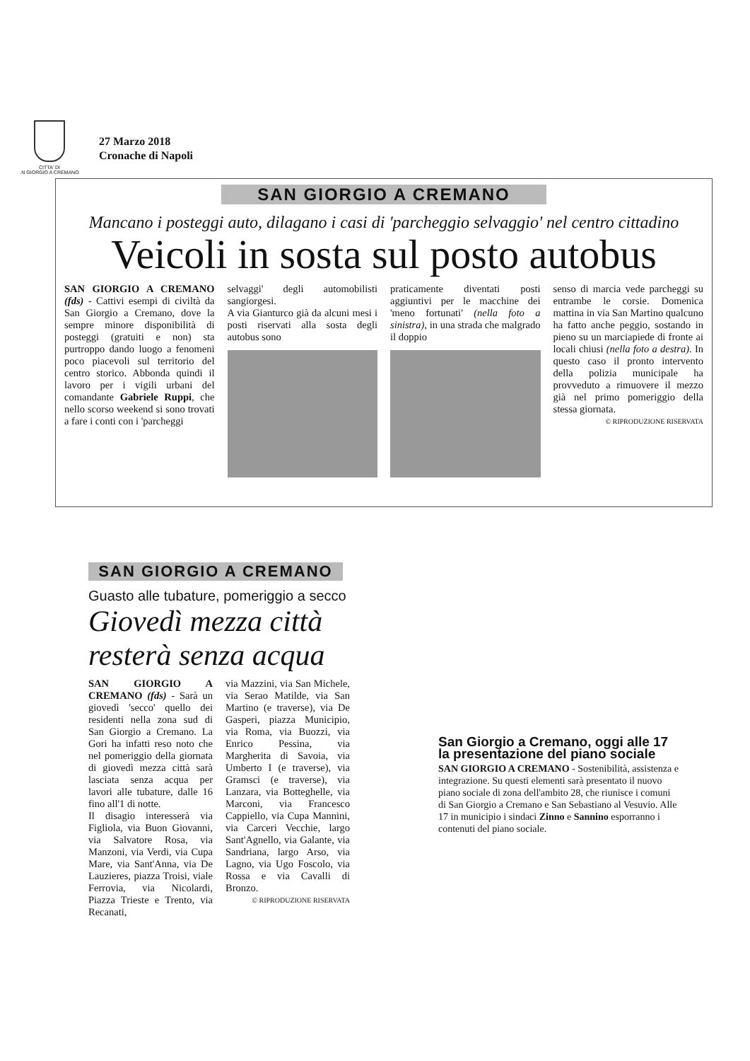CITTA' DI
.N GIORGIO A CREMANO
27 Marzo 2018
Cronache di Napoli
SAN GIORGIO A CREMANO
Mancano i posteggi auto, dilagano i casi di 'parcheggio selvaggio' nel centro cittadino
Veicoli in sosta sul posto autobus
SAN GIORGIO A CREMANO (fds) - Cattivi esempi di civiltà da San Giorgio a Cremano, dove la sempre minore disponibilità di posteggi (gratuiti e non) sta purtroppo dando luogo a fenomeni poco piacevoli sul territorio del centro storico. Abbonda quindi il lavoro per i vigili urbani del comandante Gabriele Ruppi, che nello scorso weekend si sono trovati a fare i conti con i 'parcheggi
selvaggi' degli automobilisti sangiorgesi.
A via Gianturco già da alcuni mesi i posti riservati alla sosta degli autobus sono
praticamente diventati posti aggiuntivi per le macchine dei 'meno fortunati' (nella foto a sinistra), in una strada che malgrado il doppio
senso di marcia vede parcheggi su entrambe le corsie. Domenica mattina in via San Martino qualcuno ha fatto anche peggio, sostando in pieno su un marciapiede di fronte ai locali chiusi (nella foto a destra). In questo caso il pronto intervento della polizia municipale ha provveduto a rimuovere il mezzo già nel primo pomeriggio della stessa giornata.
© RIPRODUZIONE RISERVATA
SAN GIORGIO A CREMANO
Guasto alle tubature, pomeriggio a secco
Giovedì mezza città resterà senza acqua
SAN GIORGIO A CREMANO (fds) - Sarà un giovedì 'secco' quello dei residenti nella zona sud di San Giorgio a Cremano. La Gori ha infatti reso noto che nel pomeriggio della giornata di giovedì mezza città sarà lasciata senza acqua per lavori alle tubature, dalle 16 fino all'1 di notte.
Il disagio interesserà via Figliola, via Buon Giovanni, via Salvatore Rosa, via Manzoni, via Verdi, via Cupa Mare, via Sant'Anna, via De Lauzieres, piazza Troisi, viale Ferrovia, via Nicolardi, Piazza Trieste e Trento, via Recanati,
via Mazzini, via San Michele, via Serao Matilde, via San Martino (e traverse), via De Gasperi, piazza Municipio, via Roma, via Buozzi, via Enrico Pessina, via Margherita di Savoia, via Umberto I (e traverse), via Gramsci (e traverse), via Lanzara, via Botteghelle, via Marconi, via Francesco Cappiello, via Cupa Mannini, via Carceri Vecchie, largo Sant'Agnello, via Galante, via Sandriana, largo Arso, via Lagno, via Ugo Foscolo, via Rossa e via Cavalli di Bronzo.
© RIPRODUZIONE RISERVATA
San Giorgio a Cremano, oggi alle 17 la presentazione del piano sociale
SAN GIORGIO A CREMANO - Sostenibilità, assistenza e integrazione. Su questi elementi sarà presentato il nuovo piano sociale di zona dell'ambito 28, che riunisce i comuni di San Giorgio a Cremano e San Sebastiano al Vesuvio. Alle 17 in municipio i sindaci Zinno e Sannino esporranno i contenuti del piano sociale.